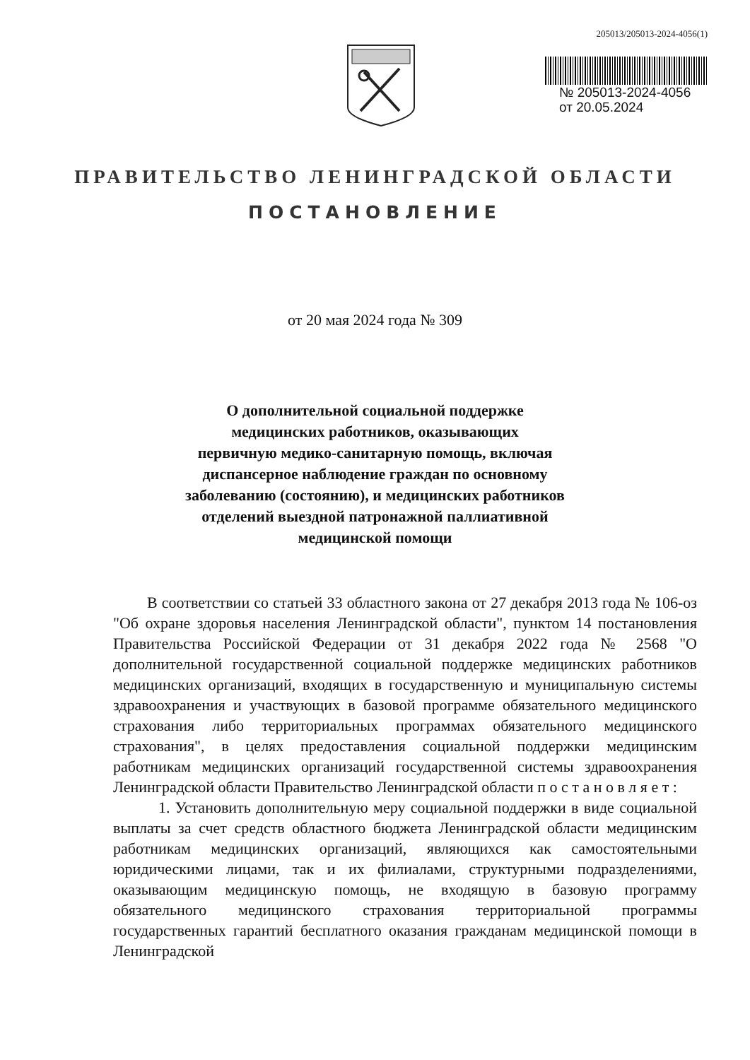205013/205013-2024-4056(1)
№ 205013-2024-4056
от 20.05.2024
ПРАВИТЕЛЬСТВО ЛЕНИНГРАДСКОЙ ОБЛАСТИ
ПОСТАНОВЛЕНИЕ
от 20 мая 2024 года № 309
О дополнительной социальной поддержке
медицинских работников, оказывающих
первичную медико-санитарную помощь, включая
диспансерное наблюдение граждан по основному
заболеванию (состоянию), и медицинских работников
отделений выездной патронажной паллиативной
медицинской помощи
В соответствии со статьей 33 областного закона от 27 декабря 2013 года № 106-оз "Об охране здоровья населения Ленинградской области", пунктом 14 постановления Правительства Российской Федерации от 31 декабря 2022 года № 2568 "О дополнительной государственной социальной поддержке медицинских работников медицинских организаций, входящих в государственную и муниципальную системы здравоохранения и участвующих в базовой программе обязательного медицинского страхования либо территориальных программах обязательного медицинского страхования", в целях предоставления социальной поддержки медицинским работникам медицинских организаций государственной системы здравоохранения Ленинградской области Правительство Ленинградской области п о с т а н о в л я е т :
1. Установить дополнительную меру социальной поддержки в виде социальной выплаты за счет средств областного бюджета Ленинградской области медицинским работникам медицинских организаций, являющихся как самостоятельными юридическими лицами, так и их филиалами, структурными подразделениями, оказывающим медицинскую помощь, не входящую в базовую программу обязательного медицинского страхования территориальной программы государственных гарантий бесплатного оказания гражданам медицинской помощи в Ленинградской